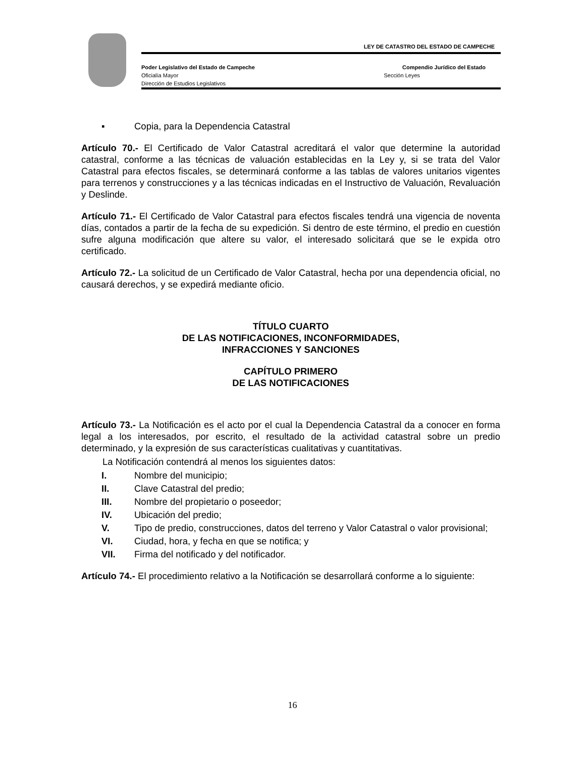LEY DE CATASTRO DEL ESTADO DE CAMPECHE
Poder Legislativo del Estado de Campeche Compendio Jurídico del Estado
Oficialía Mayor Sección Leyes
Dirección de Estudios Legislativos
▪ Copia, para la Dependencia Catastral
Artículo 70.- El Certificado de Valor Catastral acreditará el valor que determine la autoridad catastral, conforme a las técnicas de valuación establecidas en la Ley y, si se trata del Valor Catastral para efectos fiscales, se determinará conforme a las tablas de valores unitarios vigentes para terrenos y construcciones y a las técnicas indicadas en el Instructivo de Valuación, Revaluación y Deslinde.
Artículo 71.- El Certificado de Valor Catastral para efectos fiscales tendrá una vigencia de noventa días, contados a partir de la fecha de su expedición. Si dentro de este término, el predio en cuestión sufre alguna modificación que altere su valor, el interesado solicitará que se le expida otro certificado.
Artículo 72.- La solicitud de un Certificado de Valor Catastral, hecha por una dependencia oficial, no causará derechos, y se expedirá mediante oficio.
TÍTULO CUARTO
DE LAS NOTIFICACIONES, INCONFORMIDADES,
INFRACCIONES Y SANCIONES
CAPÍTULO PRIMERO
DE LAS NOTIFICACIONES
Artículo 73.- La Notificación es el acto por el cual la Dependencia Catastral da a conocer en forma legal a los interesados, por escrito, el resultado de la actividad catastral sobre un predio determinado, y la expresión de sus características cualitativas y cuantitativas.
La Notificación contendrá al menos los siguientes datos:
I. Nombre del municipio;
II. Clave Catastral del predio;
III. Nombre del propietario o poseedor;
IV. Ubicación del predio;
V. Tipo de predio, construcciones, datos del terreno y Valor Catastral o valor provisional;
VI. Ciudad, hora, y fecha en que se notifica; y
VII. Firma del notificado y del notificador.
Artículo 74.- El procedimiento relativo a la Notificación se desarrollará conforme a lo siguiente:
16